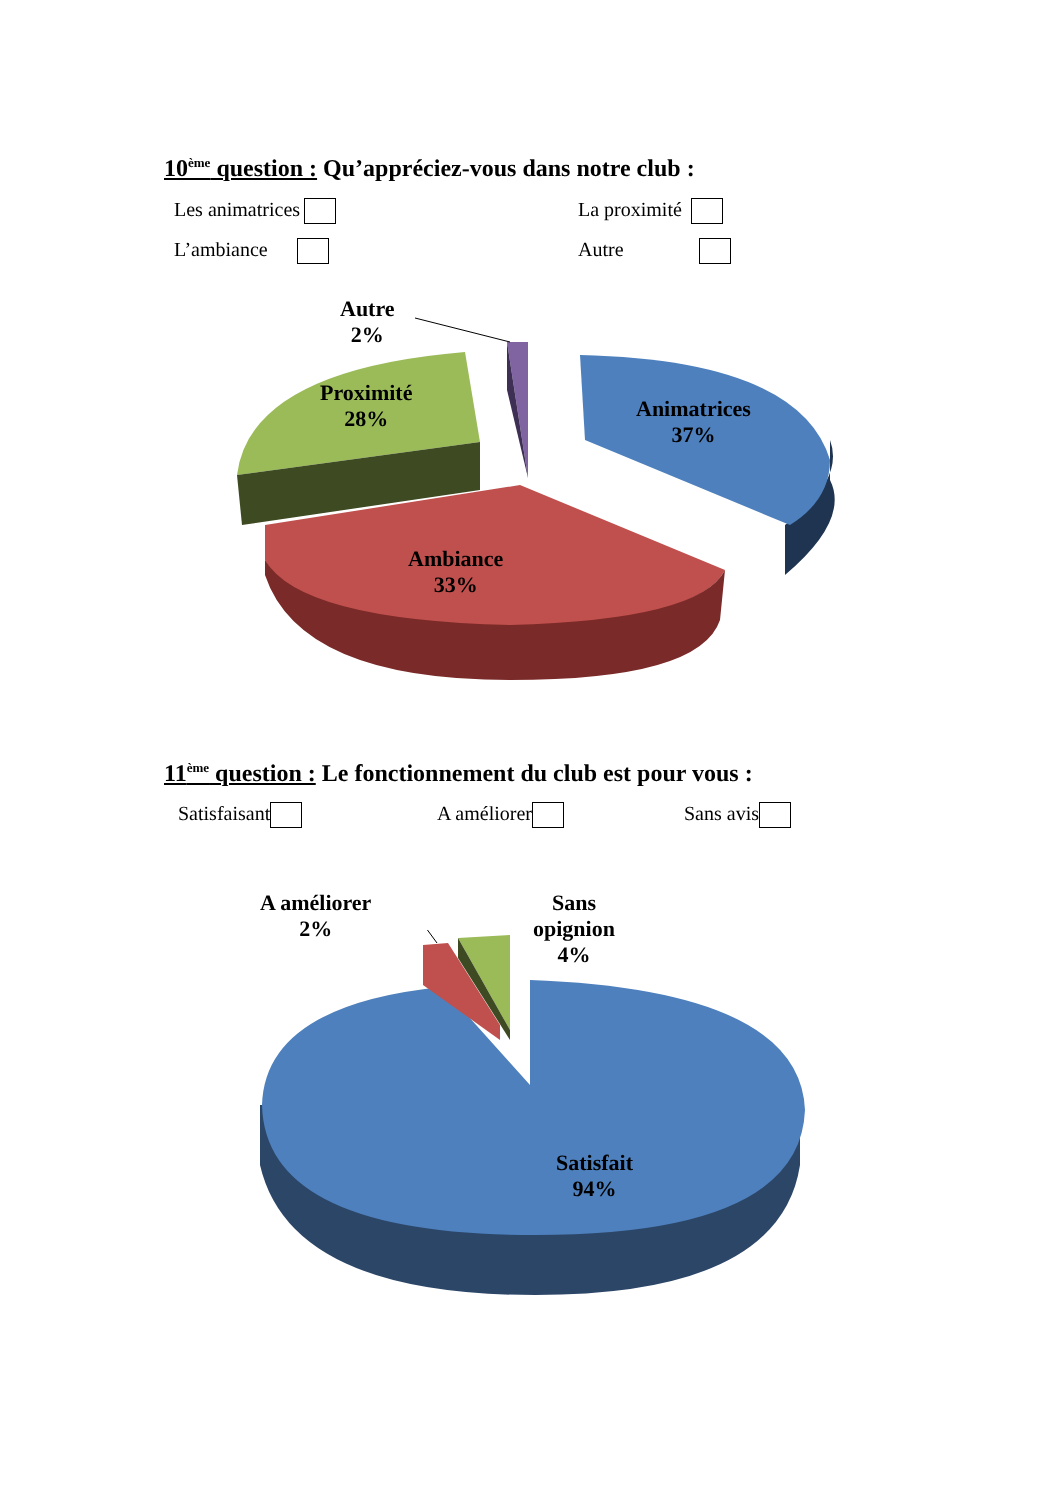10<sup>ème</sup> question : Qu’appréciez-vous dans notre club :
Les animatrices La proximité
L’ambiance Autre
Autre
2%
Proximité
28%
Animatrices
37%
Ambiance
33%
11<sup>ème</sup> question : Le fonctionnement du club est pour vous :
Satisfaisant A améliorer Sans avis
A améliorer
2%
Sans
opignion
4%
Satisfait
94%